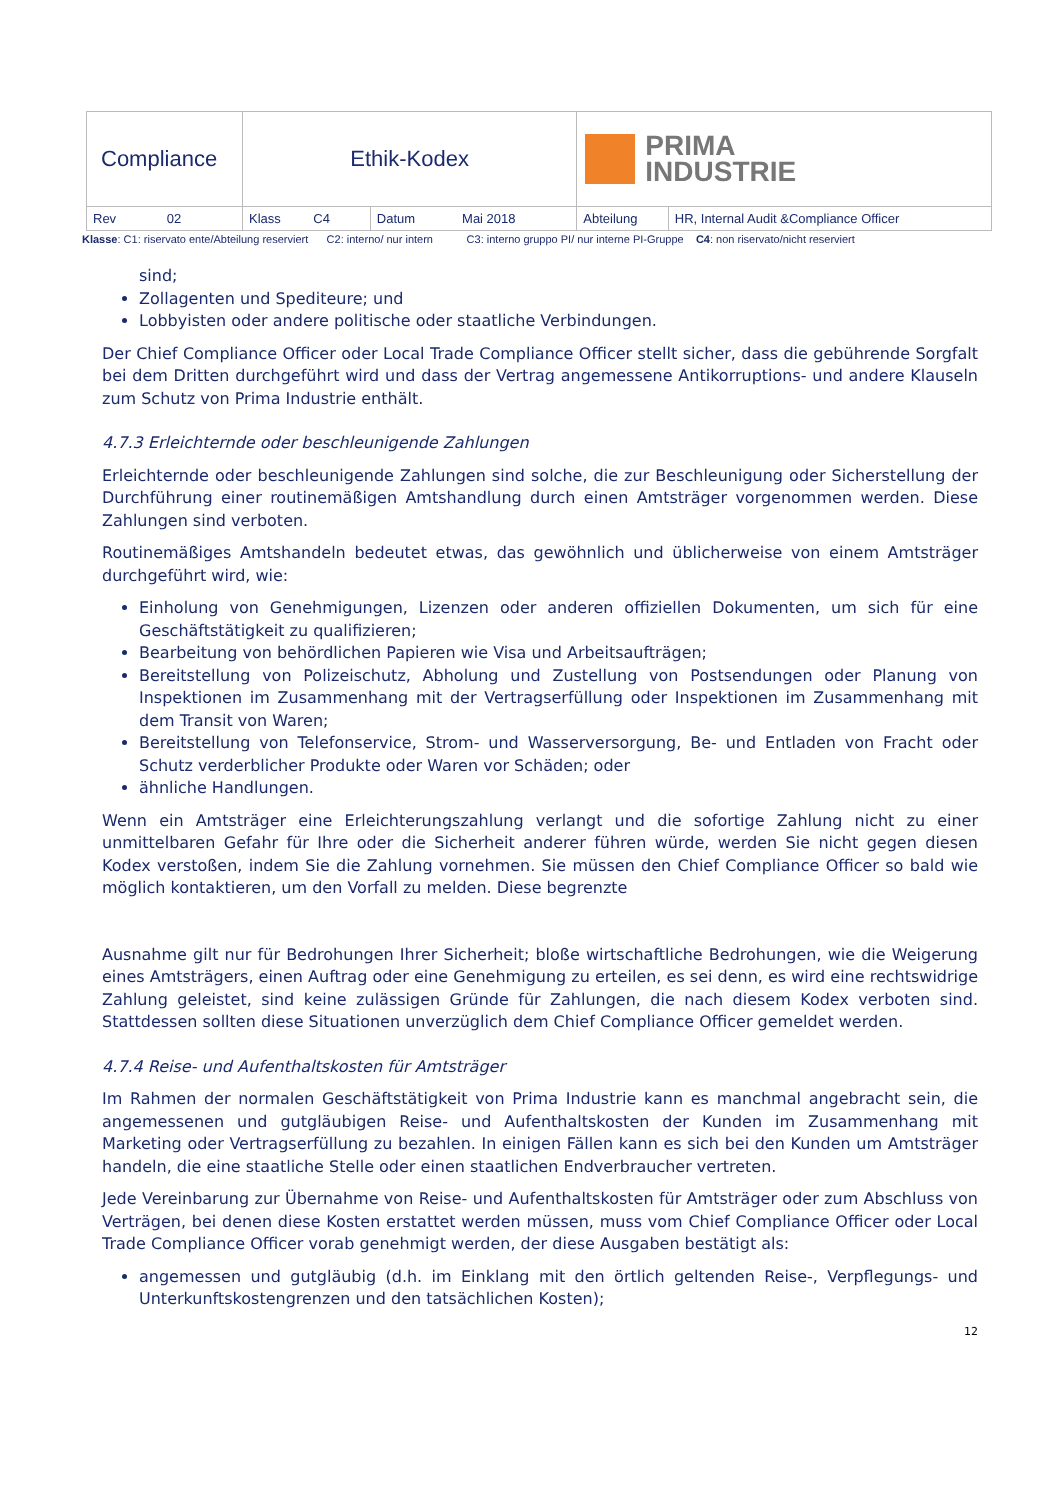| Compliance | Ethik-Kodex | | PRIMA INDUSTRIE | |
| Rev 02 | Klass C4 | Datum Mai 2018 | Abteilung | HR, Internal Audit &Compliance Officer |
Klasse: C1: riservato ente/Abteilung reserviert C2: interno/ nur intern C3: interno gruppo PI/ nur interne PI-Gruppe C4: non riservato/nicht reserviert
sind;
Zollagenten und Spediteure; und
Lobbyisten oder andere politische oder staatliche Verbindungen.
Der Chief Compliance Officer oder Local Trade Compliance Officer stellt sicher, dass die gebührende Sorgfalt bei dem Dritten durchgeführt wird und dass der Vertrag angemessene Antikorruptions- und andere Klauseln zum Schutz von Prima Industrie enthält.
4.7.3 Erleichternde oder beschleunigende Zahlungen
Erleichternde oder beschleunigende Zahlungen sind solche, die zur Beschleunigung oder Sicherstellung der Durchführung einer routinemäßigen Amtshandlung durch einen Amtsträger vorgenommen werden. Diese Zahlungen sind verboten.
Routinemäßiges Amtshandeln bedeutet etwas, das gewöhnlich und üblicherweise von einem Amtsträger durchgeführt wird, wie:
Einholung von Genehmigungen, Lizenzen oder anderen offiziellen Dokumenten, um sich für eine Geschäftstätigkeit zu qualifizieren;
Bearbeitung von behördlichen Papieren wie Visa und Arbeitsaufträgen;
Bereitstellung von Polizeischutz, Abholung und Zustellung von Postsendungen oder Planung von Inspektionen im Zusammenhang mit der Vertragserfüllung oder Inspektionen im Zusammenhang mit dem Transit von Waren;
Bereitstellung von Telefonservice, Strom- und Wasserversorgung, Be- und Entladen von Fracht oder Schutz verderblicher Produkte oder Waren vor Schäden; oder
ähnliche Handlungen.
Wenn ein Amtsträger eine Erleichterungszahlung verlangt und die sofortige Zahlung nicht zu einer unmittelbaren Gefahr für Ihre oder die Sicherheit anderer führen würde, werden Sie nicht gegen diesen Kodex verstoßen, indem Sie die Zahlung vornehmen. Sie müssen den Chief Compliance Officer so bald wie möglich kontaktieren, um den Vorfall zu melden. Diese begrenzte
Ausnahme gilt nur für Bedrohungen Ihrer Sicherheit; bloße wirtschaftliche Bedrohungen, wie die Weigerung eines Amtsträgers, einen Auftrag oder eine Genehmigung zu erteilen, es sei denn, es wird eine rechtswidrige Zahlung geleistet, sind keine zulässigen Gründe für Zahlungen, die nach diesem Kodex verboten sind. Stattdessen sollten diese Situationen unverzüglich dem Chief Compliance Officer gemeldet werden.
4.7.4 Reise- und Aufenthaltskosten für Amtsträger
Im Rahmen der normalen Geschäftstätigkeit von Prima Industrie kann es manchmal angebracht sein, die angemessenen und gutgläubigen Reise- und Aufenthaltskosten der Kunden im Zusammenhang mit Marketing oder Vertragserfüllung zu bezahlen. In einigen Fällen kann es sich bei den Kunden um Amtsträger handeln, die eine staatliche Stelle oder einen staatlichen Endverbraucher vertreten.
Jede Vereinbarung zur Übernahme von Reise- und Aufenthaltskosten für Amtsträger oder zum Abschluss von Verträgen, bei denen diese Kosten erstattet werden müssen, muss vom Chief Compliance Officer oder Local Trade Compliance Officer vorab genehmigt werden, der diese Ausgaben bestätigt als:
angemessen und gutgläubig (d.h. im Einklang mit den örtlich geltenden Reise-, Verpflegungs- und Unterkunftskostengrenzen und den tatsächlichen Kosten);
12